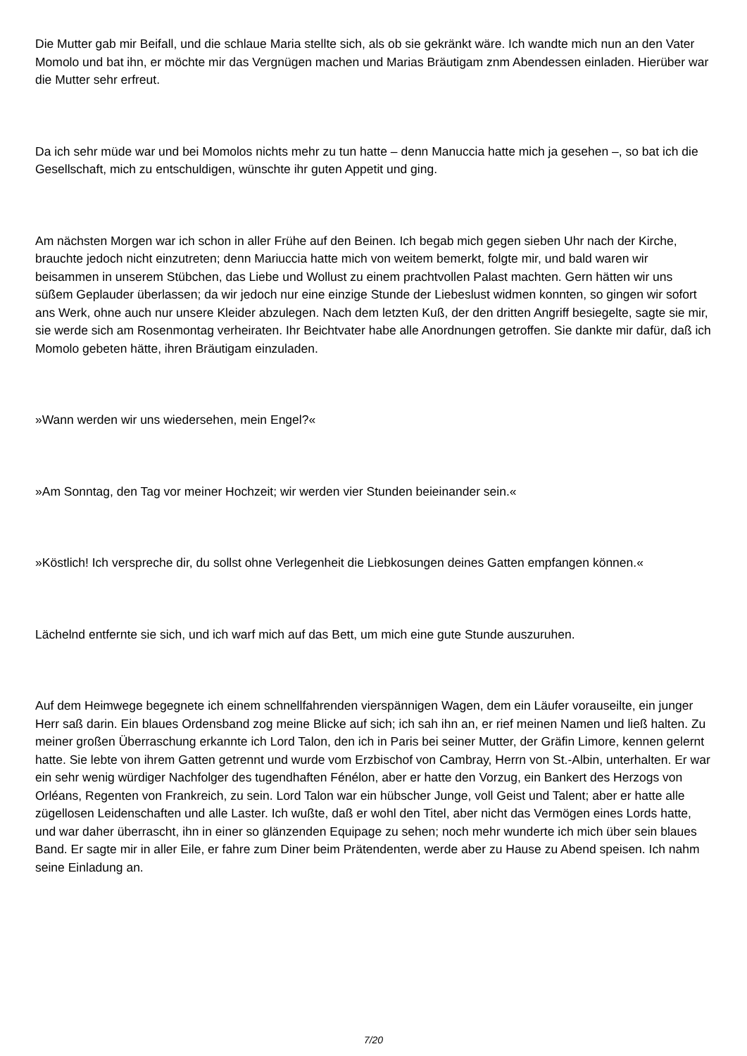Die Mutter gab mir Beifall, und die schlaue Maria stellte sich, als ob sie gekränkt wäre. Ich wandte mich nun an den Vater Momolo und bat ihn, er möchte mir das Vergnügen machen und Marias Bräutigam znm Abendessen einladen. Hierüber war die Mutter sehr erfreut.
Da ich sehr müde war und bei Momolos nichts mehr zu tun hatte – denn Manuccia hatte mich ja gesehen –, so bat ich die Gesellschaft, mich zu entschuldigen, wünschte ihr guten Appetit und ging.
Am nächsten Morgen war ich schon in aller Frühe auf den Beinen. Ich begab mich gegen sieben Uhr nach der Kirche, brauchte jedoch nicht einzutreten; denn Mariuccia hatte mich von weitem bemerkt, folgte mir, und bald waren wir beisammen in unserem Stübchen, das Liebe und Wollust zu einem prachtvollen Palast machten. Gern hätten wir uns süßem Geplauder überlassen; da wir jedoch nur eine einzige Stunde der Liebeslust widmen konnten, so gingen wir sofort ans Werk, ohne auch nur unsere Kleider abzulegen. Nach dem letzten Kuß, der den dritten Angriff besiegelte, sagte sie mir, sie werde sich am Rosenmontag verheiraten. Ihr Beichtvater habe alle Anordnungen getroffen. Sie dankte mir dafür, daß ich Momolo gebeten hätte, ihren Bräutigam einzuladen.
»Wann werden wir uns wiedersehen, mein Engel?«
»Am Sonntag, den Tag vor meiner Hochzeit; wir werden vier Stunden beieinander sein.«
»Köstlich! Ich verspreche dir, du sollst ohne Verlegenheit die Liebkosungen deines Gatten empfangen können.«
Lächelnd entfernte sie sich, und ich warf mich auf das Bett, um mich eine gute Stunde auszuruhen.
Auf dem Heimwege begegnete ich einem schnellfahrenden vierspännigen Wagen, dem ein Läufer vorauseilte, ein junger Herr saß darin. Ein blaues Ordensband zog meine Blicke auf sich; ich sah ihn an, er rief meinen Namen und ließ halten. Zu meiner großen Überraschung erkannte ich Lord Talon, den ich in Paris bei seiner Mutter, der Gräfin Limore, kennen gelernt hatte. Sie lebte von ihrem Gatten getrennt und wurde vom Erzbischof von Cambray, Herrn von St.-Albin, unterhalten. Er war ein sehr wenig würdiger Nachfolger des tugendhaften Fénélon, aber er hatte den Vorzug, ein Bankert des Herzogs von Orléans, Regenten von Frankreich, zu sein. Lord Talon war ein hübscher Junge, voll Geist und Talent; aber er hatte alle zügellosen Leidenschaften und alle Laster. Ich wußte, daß er wohl den Titel, aber nicht das Vermögen eines Lords hatte, und war daher überrascht, ihn in einer so glänzenden Equipage zu sehen; noch mehr wunderte ich mich über sein blaues Band. Er sagte mir in aller Eile, er fahre zum Diner beim Prätendenten, werde aber zu Hause zu Abend speisen. Ich nahm seine Einladung an.
7/20